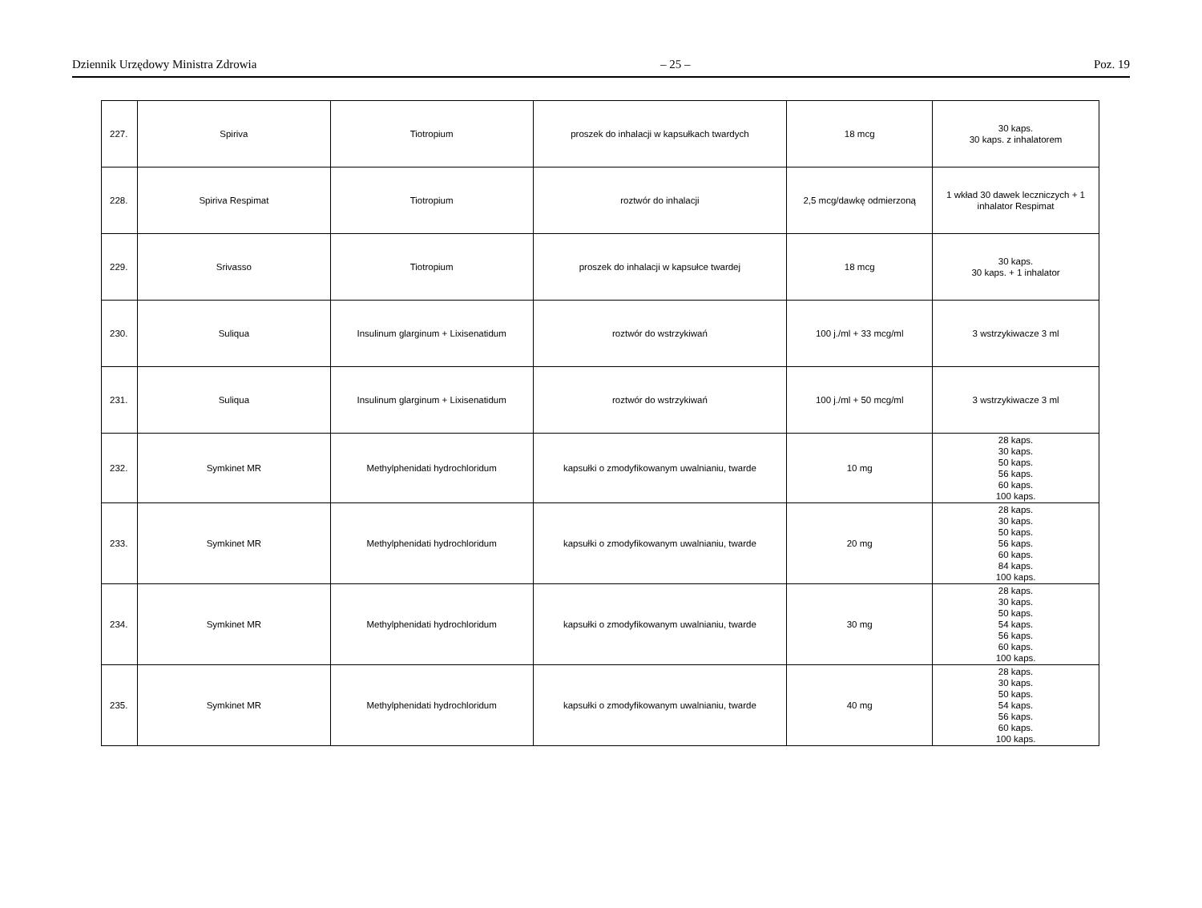Dziennik Urzędowy Ministra Zdrowia – 25 – Poz. 19
| 227. | Spiriva | Tiotropium | proszek do inhalacji w kapsułkach twardych | 18 mcg | 30 kaps. 30 kaps. z inhalatorem |
| 228. | Spiriva Respimat | Tiotropium | roztwór do inhalacji | 2,5 mcg/dawkę odmierzoną | 1 wkład 30 dawek leczniczych + 1 inhalator Respimat |
| 229. | Srivasso | Tiotropium | proszek do inhalacji w kapsułce twardej | 18 mcg | 30 kaps. 30 kaps. + 1 inhalator |
| 230. | Suliqua | Insulinum glarginum + Lixisenatidum | roztwór do wstrzykiwań | 100 j./ml + 33 mcg/ml | 3 wstrzykiwacze 3 ml |
| 231. | Suliqua | Insulinum glarginum + Lixisenatidum | roztwór do wstrzykiwań | 100 j./ml + 50 mcg/ml | 3 wstrzykiwacze 3 ml |
| 232. | Symkinet MR | Methylphenidati hydrochloridum | kapsułki o zmodyfikowanym uwalnianiu, twarde | 10 mg | 28 kaps. 30 kaps. 50 kaps. 56 kaps. 60 kaps. 100 kaps. |
| 233. | Symkinet MR | Methylphenidati hydrochloridum | kapsułki o zmodyfikowanym uwalnianiu, twarde | 20 mg | 28 kaps. 30 kaps. 50 kaps. 56 kaps. 60 kaps. 84 kaps. 100 kaps. |
| 234. | Symkinet MR | Methylphenidati hydrochloridum | kapsułki o zmodyfikowanym uwalnianiu, twarde | 30 mg | 28 kaps. 30 kaps. 50 kaps. 54 kaps. 56 kaps. 60 kaps. 100 kaps. |
| 235. | Symkinet MR | Methylphenidati hydrochloridum | kapsułki o zmodyfikowanym uwalnianiu, twarde | 40 mg | 28 kaps. 30 kaps. 50 kaps. 54 kaps. 56 kaps. 60 kaps. 100 kaps. |